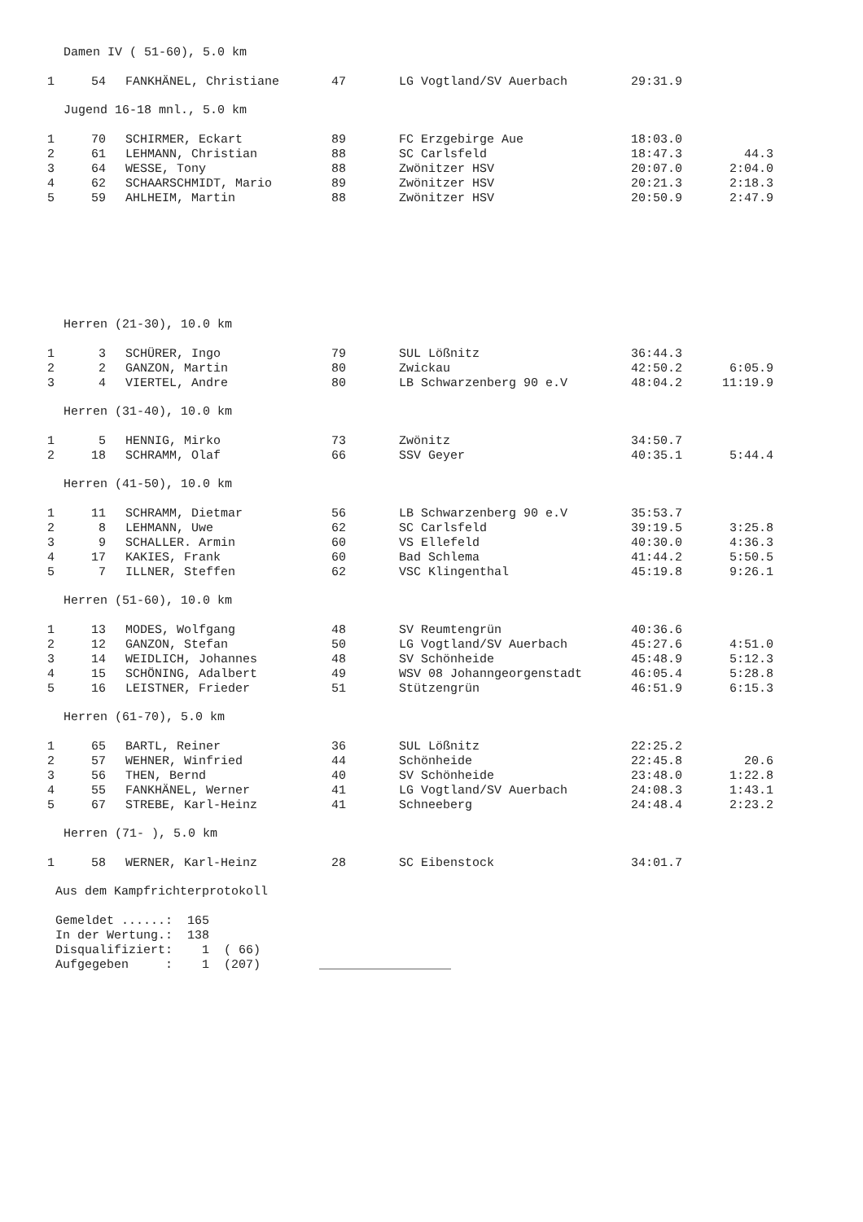Damen IV ( 51-60), 5.0 km
| 1 | 54 | FANKHÄNEL, Christiane | 47 | LG Vogtland/SV Auerbach | 29:31.9 | |
Jugend 16-18 mnl., 5.0 km
| 1 | 70 | SCHIRMER, Eckart | 89 | FC Erzgebirge Aue | 18:03.0 | |
| 2 | 61 | LEHMANN, Christian | 88 | SC Carlsfeld | 18:47.3 | 44.3 |
| 3 | 64 | WESSE, Tony | 88 | Zwönitzer HSV | 20:07.0 | 2:04.0 |
| 4 | 62 | SCHAARSCHMIDT, Mario | 89 | Zwönitzer HSV | 20:21.3 | 2:18.3 |
| 5 | 59 | AHLHEIM, Martin | 88 | Zwönitzer HSV | 20:50.9 | 2:47.9 |
Herren (21-30), 10.0 km
| 1 | 3 | SCHÜRER, Ingo | 79 | SUL Lößnitz | 36:44.3 | |
| 2 | 2 | GANZON, Martin | 80 | Zwickau | 42:50.2 | 6:05.9 |
| 3 | 4 | VIERTEL, Andre | 80 | LB Schwarzenberg 90 e.V | 48:04.2 | 11:19.9 |
Herren (31-40), 10.0 km
| 1 | 5 | HENNIG, Mirko | 73 | Zwönitz | 34:50.7 | |
| 2 | 18 | SCHRAMM, Olaf | 66 | SSV Geyer | 40:35.1 | 5:44.4 |
Herren (41-50), 10.0 km
| 1 | 11 | SCHRAMM, Dietmar | 56 | LB Schwarzenberg 90 e.V | 35:53.7 | |
| 2 | 8 | LEHMANN, Uwe | 62 | SC Carlsfeld | 39:19.5 | 3:25.8 |
| 3 | 9 | SCHALLER. Armin | 60 | VS Ellefeld | 40:30.0 | 4:36.3 |
| 4 | 17 | KAKIES, Frank | 60 | Bad Schlema | 41:44.2 | 5:50.5 |
| 5 | 7 | ILLNER, Steffen | 62 | VSC Klingenthal | 45:19.8 | 9:26.1 |
Herren (51-60), 10.0 km
| 1 | 13 | MODES, Wolfgang | 48 | SV Reumtengrün | 40:36.6 | |
| 2 | 12 | GANZON, Stefan | 50 | LG Vogtland/SV Auerbach | 45:27.6 | 4:51.0 |
| 3 | 14 | WEIDLICH, Johannes | 48 | SV Schönheide | 45:48.9 | 5:12.3 |
| 4 | 15 | SCHÖNING, Adalbert | 49 | WSV 08 Johanngeorgenstadt | 46:05.4 | 5:28.8 |
| 5 | 16 | LEISTNER, Frieder | 51 | Stützengrün | 46:51.9 | 6:15.3 |
Herren (61-70), 5.0 km
| 1 | 65 | BARTL, Reiner | 36 | SUL Lößnitz | 22:25.2 | |
| 2 | 57 | WEHNER, Winfried | 44 | Schönheide | 22:45.8 | 20.6 |
| 3 | 56 | THEN, Bernd | 40 | SV Schönheide | 23:48.0 | 1:22.8 |
| 4 | 55 | FANKHÄNEL, Werner | 41 | LG Vogtland/SV Auerbach | 24:08.3 | 1:43.1 |
| 5 | 67 | STREBE, Karl-Heinz | 41 | Schneeberg | 24:48.4 | 2:23.2 |
Herren (71- ), 5.0 km
| 1 | 58 | WERNER, Karl-Heinz | 28 | SC Eibenstock | 34:01.7 | |
Aus dem Kampfrichterprotokoll Gemeldet ......: 165 In der Wertung.: 138 Disqualifiziert: 1 ( 66) Aufgegeben : 1 (207) __________________